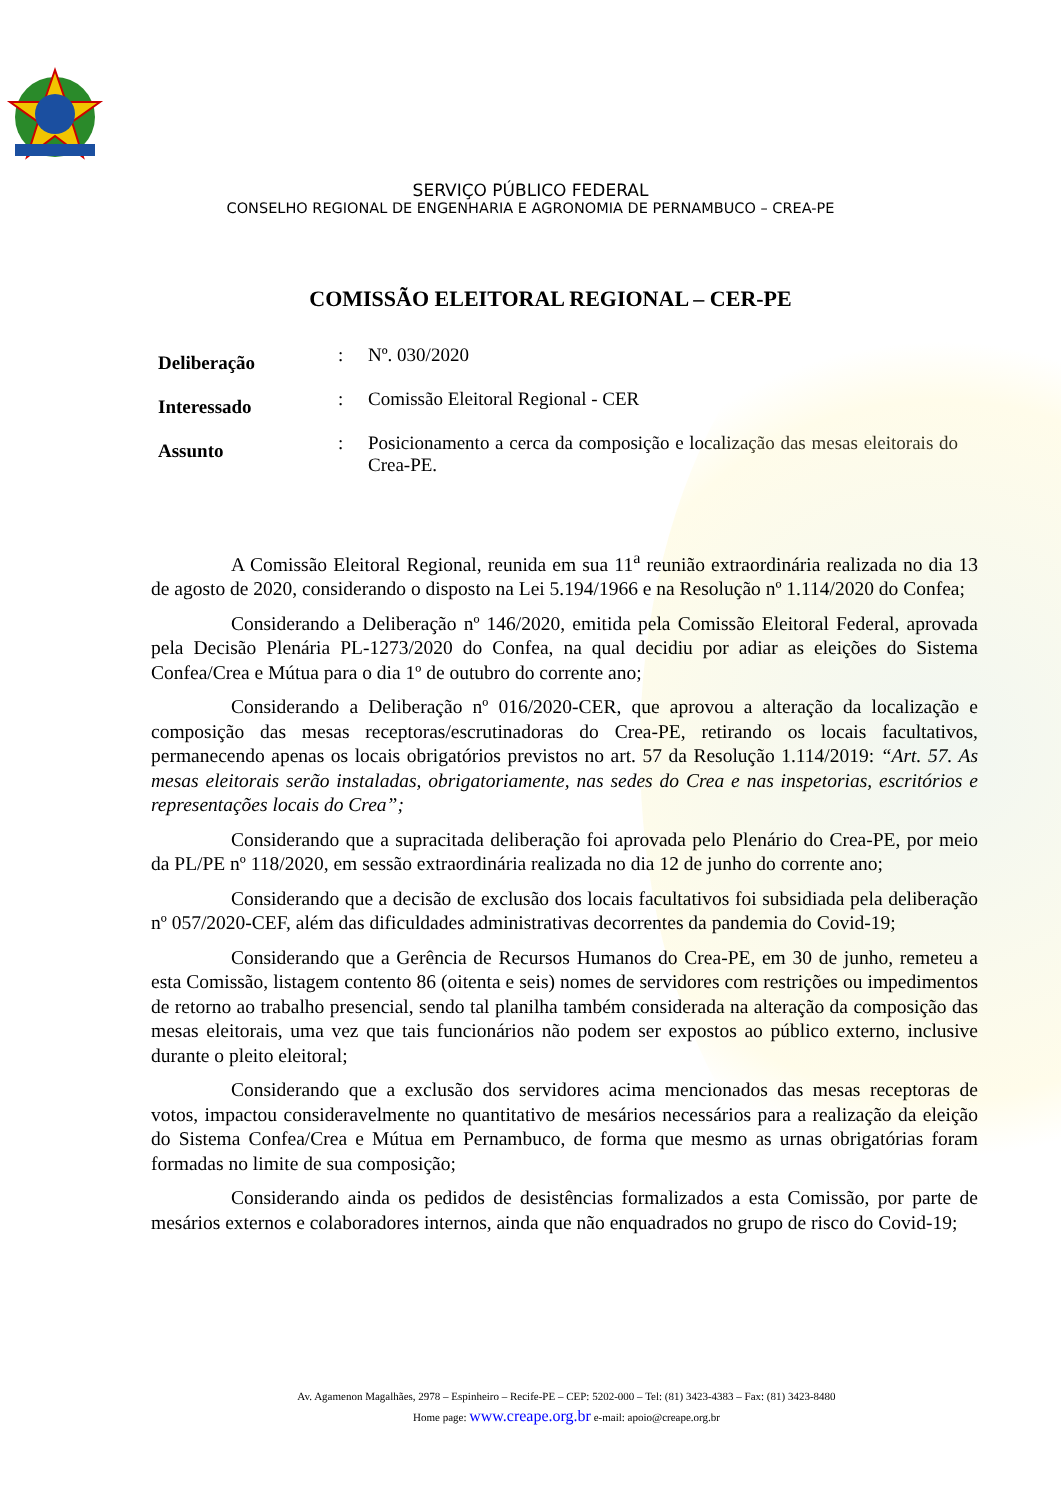SERVIÇO PÚBLICO FEDERAL
CONSELHO REGIONAL DE ENGENHARIA E AGRONOMIA DE PERNAMBUCO – CREA-PE
COMISSÃO ELEITORAL REGIONAL – CER-PE
| Deliberação | : | Nº. 030/2020 |
| Interessado | : | Comissão Eleitoral Regional - CER |
| Assunto | : | Posicionamento a cerca da composição e localização das mesas eleitorais do Crea-PE. |
A Comissão Eleitoral Regional, reunida em sua 11<sup>a</sup> reunião extraordinária realizada no dia 13 de agosto de 2020, considerando o disposto na Lei 5.194/1966 e na Resolução nº 1.114/2020 do Confea;
Considerando a Deliberação nº 146/2020, emitida pela Comissão Eleitoral Federal, aprovada pela Decisão Plenária PL-1273/2020 do Confea, na qual decidiu por adiar as eleições do Sistema Confea/Crea e Mútua para o dia 1º de outubro do corrente ano;
Considerando a Deliberação nº 016/2020-CER, que aprovou a alteração da localização e composição das mesas receptoras/escrutinadoras do Crea-PE, retirando os locais facultativos, permanecendo apenas os locais obrigatórios previstos no art. 57 da Resolução 1.114/2019: “Art. 57. As mesas eleitorais serão instaladas, obrigatoriamente, nas sedes do Crea e nas inspetorias, escritórios e representações locais do Crea”;
Considerando que a supracitada deliberação foi aprovada pelo Plenário do Crea-PE, por meio da PL/PE nº 118/2020, em sessão extraordinária realizada no dia 12 de junho do corrente ano;
Considerando que a decisão de exclusão dos locais facultativos foi subsidiada pela deliberação nº 057/2020-CEF, além das dificuldades administrativas decorrentes da pandemia do Covid-19;
Considerando que a Gerência de Recursos Humanos do Crea-PE, em 30 de junho, remeteu a esta Comissão, listagem contento 86 (oitenta e seis) nomes de servidores com restrições ou impedimentos de retorno ao trabalho presencial, sendo tal planilha também considerada na alteração da composição das mesas eleitorais, uma vez que tais funcionários não podem ser expostos ao público externo, inclusive durante o pleito eleitoral;
Considerando que a exclusão dos servidores acima mencionados das mesas receptoras de votos, impactou consideravelmente no quantitativo de mesários necessários para a realização da eleição do Sistema Confea/Crea e Mútua em Pernambuco, de forma que mesmo as urnas obrigatórias foram formadas no limite de sua composição;
Considerando ainda os pedidos de desistências formalizados a esta Comissão, por parte de mesários externos e colaboradores internos, ainda que não enquadrados no grupo de risco do Covid-19;
Av. Agamenon Magalhães, 2978 – Espinheiro – Recife-PE – CEP: 5202-000 – Tel: (81) 3423-4383 – Fax: (81) 3423-8480
Home page: www.creape.org.br e-mail: apoio@creape.org.br